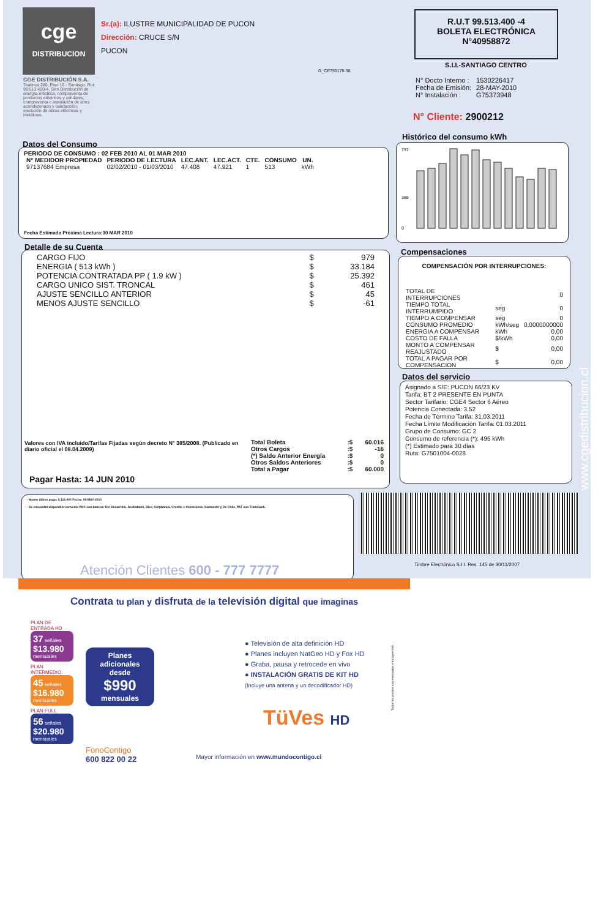cge
DISTRIBUCION
CGE DISTRIBUCIÓN S.A.
Teatinos 280, Piso 16 - Santiago. Rut: 99.513.400-4. Giro Distribución de energía eléctrica, compraventa de productos eléctricos y celulares, compraventa e instalación de aires acondicionado y calefacción, ejecución de obras eléctricas y metálicas.
Sr.(a): ILUSTRE MUNICIPALIDAD DE PUCON
Dirección: CRUCE S/N
PUCON
G_CE750175-38
R.U.T 99.513.400 -4
BOLETA ELECTRÓNICA
N°40958872
S.I.I.-SANTIAGO CENTRO
| N° Docto Interno : | 1530226417 |
| Fecha de Emisión: | 28-MAY-2010 |
| N° Instalación : | G75373948 |
N° Cliente: 2900212
Datos del Consumo
PERIODO DE CONSUMO : 02 FEB 2010 AL 01 MAR 2010
| N° MEDIDOR PROPIEDAD | PERIODO DE LECTURA | LEC.ANT. | LEC.ACT. | CTE. | CONSUMO | UN. |
| --- | --- | --- | --- | --- | --- | --- |
| 97137684 Empresa | 02/02/2010 - 01/03/2010 | 47.408 | 47.921 | 1 | 513 | kWh |
Fecha Estimada Próxima Lectura:30 MAR 2010
Histórico del consumo kWh
737
369
0
Detalle de su Cuenta
| CARGO FIJO | $ | 979 |
| ENERGIA ( 513 kWh ) | $ | 33.184 |
| POTENCIA CONTRATADA PP ( 1.9 kW ) | $ | 25.392 |
| CARGO UNICO SIST. TRONCAL | $ | 461 |
| AJUSTE SENCILLO ANTERIOR | $ | 45 |
| MENOS AJUSTE SENCILLO | $ | -61 |
Valores con IVA incluido/Tarifas Fijadas según decreto N° 385/2008. (Publicado en diario oficial el 08.04.2009)
| Total Boleta | :$ | 60.016 |
| Otros Cargos | :$ | -16 |
| (*) Saldo Anterior Energía | :$ | 0 |
| Otros Saldos Anteriores | :$ | 0 |
| Total a Pagar | :$ | 60.000 |
Pagar Hasta: 14 JUN 2010
Compensaciones
COMPENSACIÓN POR INTERRUPCIONES:
| TOTAL DE INTERRUPCIONES | | 0 |
| TIEMPO TOTAL INTERRUMPIDO | seg | 0 |
| TIEMPO A COMPENSAR | seg | 0 |
| CONSUMO PROMEDIO | kWh/seg | 0,0000000000 |
| ENERGIA A COMPENSAR | kWh | 0,00 |
| COSTO DE FALLA | $/kWh | 0,00 |
| MONTO A COMPENSAR REAJUSTADO | $ | 0,00 |
| TOTAL A PAGAR POR COMPENSACION | $ | 0,00 |
Datos del servicio
Asignado a S/E: PUCON 66/23 KV
Tarifa: BT 2 PRESENTE EN PUNTA
Sector Tarifario: CGE4 Sector 6 Aéreo
Potencia Conectada: 3.52
Fecha de Término Tarifa: 31.03.2011
Fecha Límite Modificación Tarifa: 01.03.2011
Grupo de Consumo: GC 2
Consumo de referencia (*): 495 kWh
(*) Estimado para 30 días
Ruta: G7501004-0028
· Monto último pago: $ 115.400 Fecha: 05-MAY-2010
· Se encuentra disponible convenio PAC con bancos: Del Desarrollo, Scotiabank, Bice, Corpbanca, Crédito e Inversiones, Santander y De Chile. PAT con Transbank.
Atención Clientes 600 - 777 7777
Timbre Electrónico S.I.I. Res. 145 de 30/11/2007
www.cgedistribucion.cl
Contrata tu plan y disfruta de la televisión digital que imaginas
PLAN DE ENTRADA HD
37 señales
$13.980 mensuales
PLAN INTERMEDIO
45 señales
$16.980 mensuales
PLAN FULL
56 señales
$20.980 mensuales
Planes adicionales desde
$990
mensuales
FonoContigo
600 822 00 22
● Televisión de alta definición HD
● Planes incluyen NatGeo HD y Fox HD
● Graba, pausa y retrocede en vivo
● INSTALACIÓN GRATIS DE KIT HD
(Incluye una antena y un decodificador HD)
TüVes HD
Mayor información en www.mundocontigo.cl
Todos los precios son mensuales e incluyen IVA.